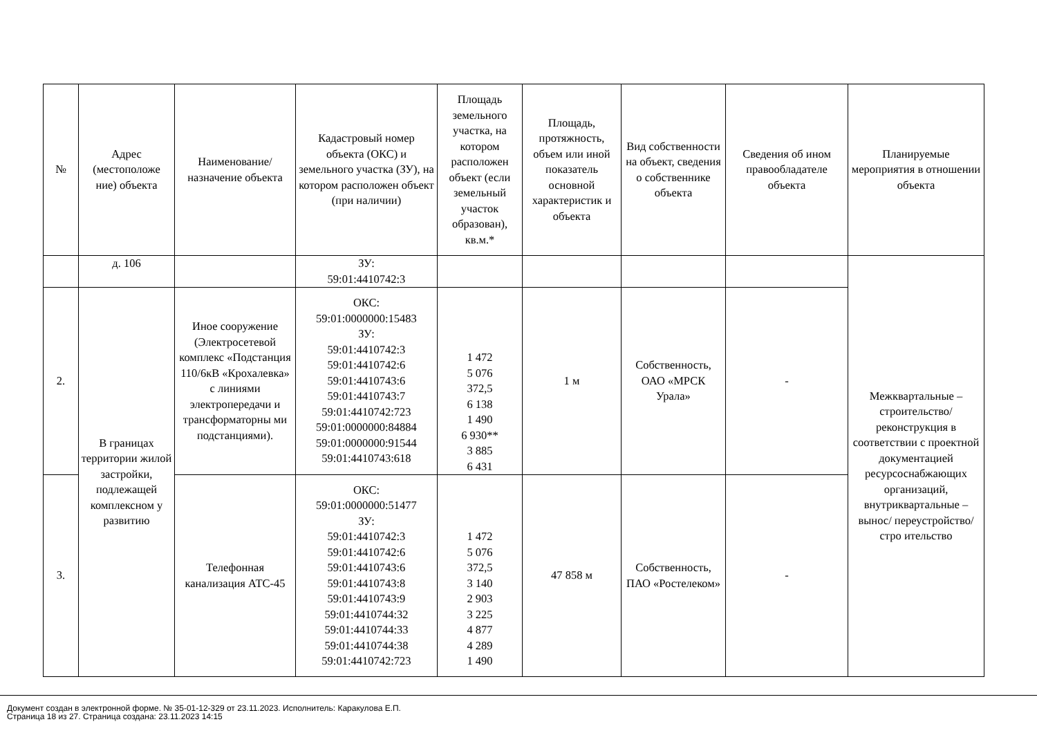| № | Адрес (местоположе ние) объекта | Наименование/ назначение объекта | Кадастровый номер объекта (ОКС) и земельного участка (ЗУ), на котором расположен объект (при наличии) | Площадь земельного участка, на котором расположен объект (если земельный участок образован), кв.м.* | Площадь, протяжность, объем или иной показатель основной характеристик и объекта | Вид собственности на объект, сведения о собственнике объекта | Сведения об ином правообладателе объекта | Планируемые мероприятия в отношении объекта |
| --- | --- | --- | --- | --- | --- | --- | --- | --- |
| | д. 106 | | ЗУ: 59:01:4410742:3 | | | | | Межквартальные – строительство/ реконструкция в соответствии с проектной документацией ресурсоснабжающих организаций, внутриквартальные –вынос/ переустройство/стро ительство |
| 2. | В границах территории жилой застройки, подлежащей комплексном у развитию | Иное сооружение (Электросетевой комплекс «Подстанция 110/6кВ «Крохалевка» с линиями электропередачи и трансформаторны ми подстанциями). | ОКС: 59:01:0000000:15483 ЗУ: 59:01:4410742:3 59:01:4410742:6 59:01:4410743:6 59:01:4410743:7 59:01:4410742:723 59:01:0000000:84884 59:01:0000000:91544 59:01:4410743:618 | 1 472 5 076 372,5 6 138 1 490 6 930** 3 885 6 431 | 1 м | Собственность, ОАО «МРСК Урала» | - | |
| 3. | | Телефонная канализация АТС-45 | ОКС: 59:01:0000000:51477 ЗУ: 59:01:4410742:3 59:01:4410742:6 59:01:4410743:6 59:01:4410743:8 59:01:4410743:9 59:01:4410744:32 59:01:4410744:33 59:01:4410744:38 59:01:4410742:723 | 1 472 5 076 372,5 3 140 2 903 3 225 4 877 4 289 1 490 | 47 858 м | Собственность, ПАО «Ростелеком» | - | |
Документ создан в электронной форме. № 35-01-12-329 от 23.11.2023. Исполнитель: Каракулова Е.П.
Страница 18 из 27. Страница создана: 23.11.2023 14:15